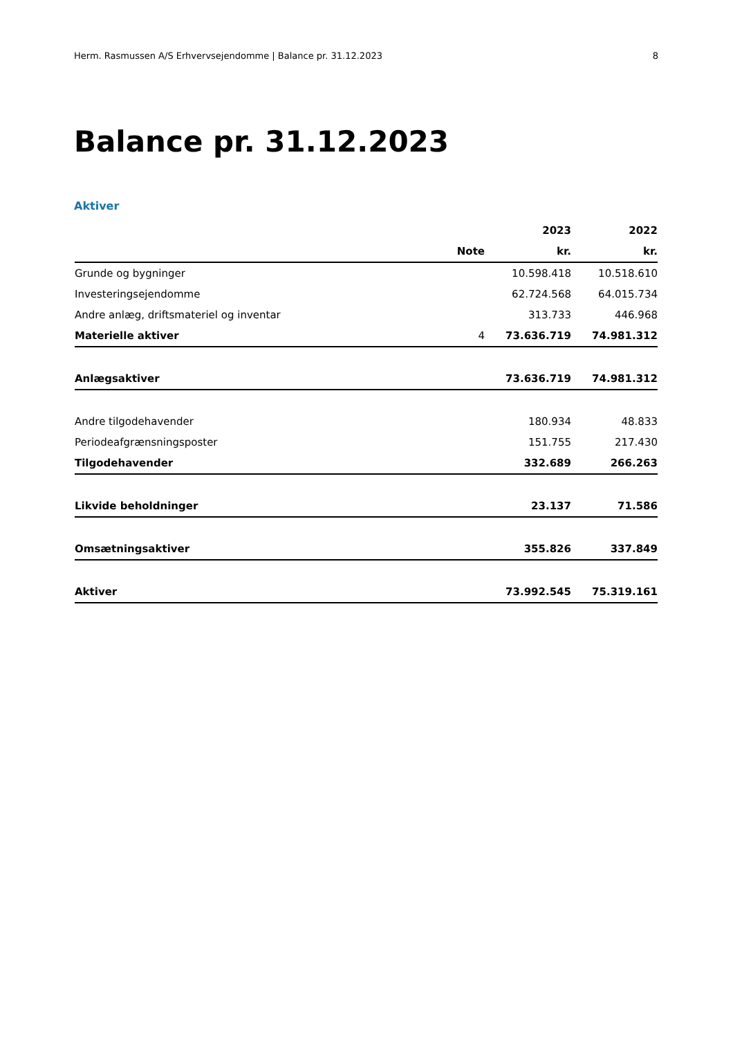Herm. Rasmussen A/S Erhvervsejendomme | Balance pr. 31.12.2023 8
Balance pr. 31.12.2023
Aktiver
| | | 2023 | 2022 |
| --- | --- | --- | --- |
| | Note | kr. | kr. |
| Grunde og bygninger | | 10.598.418 | 10.518.610 |
| Investeringsejendomme | | 62.724.568 | 64.015.734 |
| Andre anlæg, driftsmateriel og inventar | | 313.733 | 446.968 |
| Materielle aktiver | 4 | 73.636.719 | 74.981.312 |
| Anlægsaktiver | | 73.636.719 | 74.981.312 |
| Andre tilgodehavender | | 180.934 | 48.833 |
| Periodeafgrænsningsposter | | 151.755 | 217.430 |
| Tilgodehavender | | 332.689 | 266.263 |
| Likvide beholdninger | | 23.137 | 71.586 |
| Omsætningsaktiver | | 355.826 | 337.849 |
| Aktiver | | 73.992.545 | 75.319.161 |